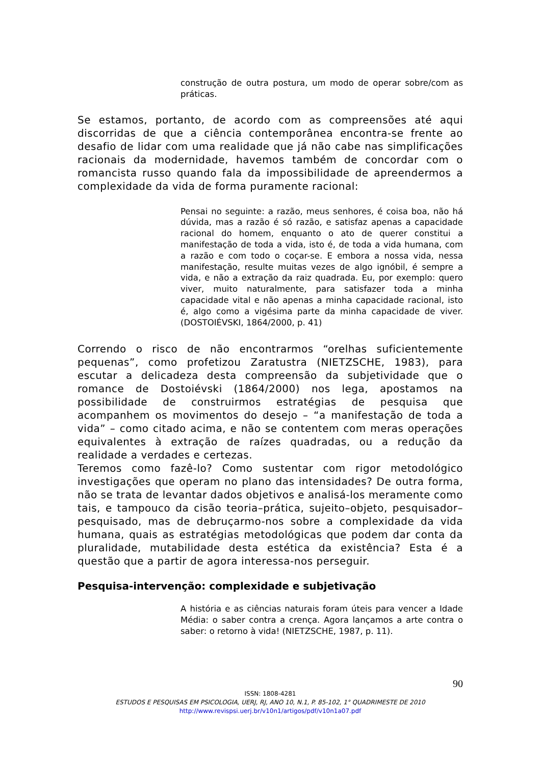construção de outra postura, um modo de operar sobre/com as práticas.
Se estamos, portanto, de acordo com as compreensões até aqui discorridas de que a ciência contemporânea encontra-se frente ao desafio de lidar com uma realidade que já não cabe nas simplificações racionais da modernidade, havemos também de concordar com o romancista russo quando fala da impossibilidade de apreendermos a complexidade da vida de forma puramente racional:
Pensai no seguinte: a razão, meus senhores, é coisa boa, não há dúvida, mas a razão é só razão, e satisfaz apenas a capacidade racional do homem, enquanto o ato de querer constitui a manifestação de toda a vida, isto é, de toda a vida humana, com a razão e com todo o coçar-se. E embora a nossa vida, nessa manifestação, resulte muitas vezes de algo ignóbil, é sempre a vida, e não a extração da raiz quadrada. Eu, por exemplo: quero viver, muito naturalmente, para satisfazer toda a minha capacidade vital e não apenas a minha capacidade racional, isto é, algo como a vigésima parte da minha capacidade de viver. (DOSTOIÉVSKI, 1864/2000, p. 41)
Correndo o risco de não encontrarmos “orelhas suficientemente pequenas”, como profetizou Zaratustra (NIETZSCHE, 1983), para escutar a delicadeza desta compreensão da subjetividade que o romance de Dostoiévski (1864/2000) nos lega, apostamos na possibilidade de construirmos estratégias de pesquisa que acompanhem os movimentos do desejo – “a manifestação de toda a vida” – como citado acima, e não se contentem com meras operações equivalentes à extração de raízes quadradas, ou a redução da realidade a verdades e certezas.
Teremos como fazê-lo? Como sustentar com rigor metodológico investigações que operam no plano das intensidades? De outra forma, não se trata de levantar dados objetivos e analisá-los meramente como tais, e tampouco da cisão teoria–prática, sujeito–objeto, pesquisador–pesquisado, mas de debruçarmo-nos sobre a complexidade da vida humana, quais as estratégias metodológicas que podem dar conta da pluralidade, mutabilidade desta estética da existência? Esta é a questão que a partir de agora interessa-nos perseguir.
Pesquisa-intervenção: complexidade e subjetivação
A história e as ciências naturais foram úteis para vencer a Idade Média: o saber contra a crença. Agora lançamos a arte contra o saber: o retorno à vida! (NIETZSCHE, 1987, p. 11).
90
ISSN: 1808-4281
ESTUDOS E PESQUISAS EM PSICOLOGIA, UERJ, RJ, ANO 10, N.1, P. 85-102, 1° QUADRIMESTE DE 2010
http://www.revispsi.uerj.br/v10n1/artigos/pdf/v10n1a07.pdf